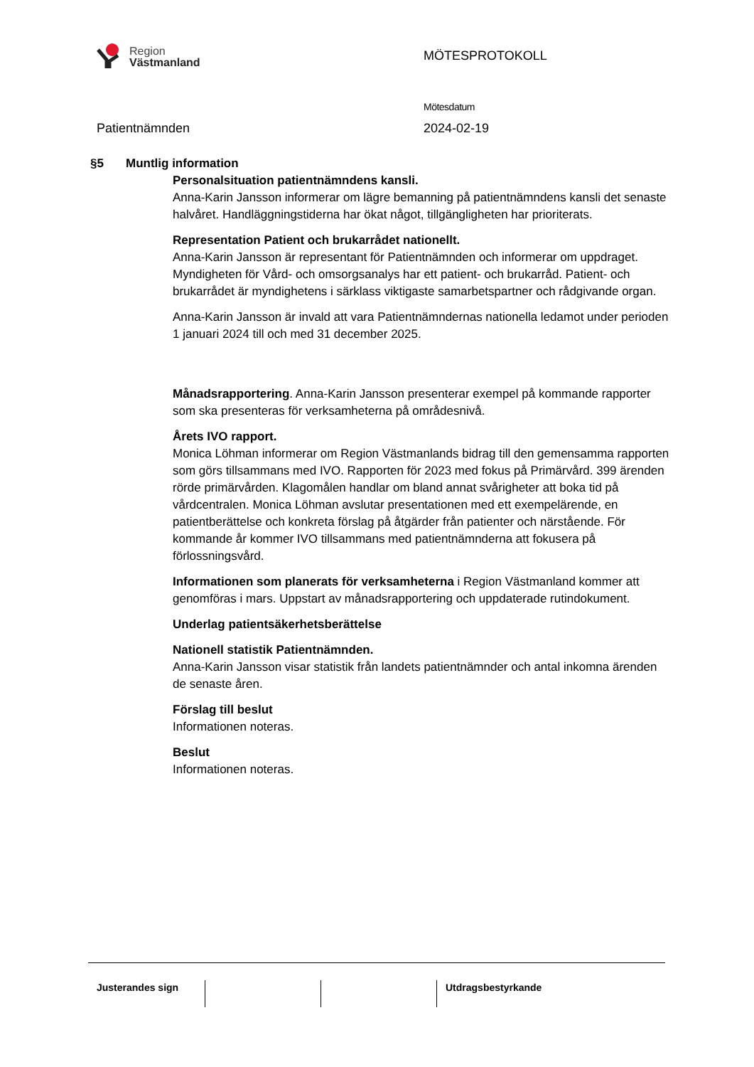Region
Västmanland
MÖTESPROTOKOLL
Mötesdatum
Patientnämnden 2024-02-19
§5 Muntlig information
Personalsituation patientnämndens kansli.
Anna-Karin Jansson informerar om lägre bemanning på patientnämndens kansli det senaste halvåret. Handläggningstiderna har ökat något, tillgängligheten har prioriterats.
Representation Patient och brukarrådet nationellt.
Anna-Karin Jansson är representant för Patientnämnden och informerar om uppdraget. Myndigheten för Vård- och omsorgsanalys har ett patient- och brukarråd. Patient- och brukarrådet är myndighetens i särklass viktigaste samarbetspartner och rådgivande organ.
Anna-Karin Jansson är invald att vara Patientnämndernas nationella ledamot under perioden 1 januari 2024 till och med 31 december 2025.
Månadsrapportering. Anna-Karin Jansson presenterar exempel på kommande rapporter som ska presenteras för verksamheterna på områdesnivå.
Årets IVO rapport.
Monica Löhman informerar om Region Västmanlands bidrag till den gemensamma rapporten som görs tillsammans med IVO. Rapporten för 2023 med fokus på Primärvård. 399 ärenden rörde primärvården. Klagomålen handlar om bland annat svårigheter att boka tid på vårdcentralen. Monica Löhman avslutar presentationen med ett exempelärende, en patientberättelse och konkreta förslag på åtgärder från patienter och närstående. För kommande år kommer IVO tillsammans med patientnämnderna att fokusera på förlossningsvård.
Informationen som planerats för verksamheterna i Region Västmanland kommer att genomföras i mars. Uppstart av månadsrapportering och uppdaterade rutindokument.
Underlag patientsäkerhetsberättelse
Nationell statistik Patientnämnden.
Anna-Karin Jansson visar statistik från landets patientnämnder och antal inkomna ärenden de senaste åren.
Förslag till beslut
Informationen noteras.
Beslut
Informationen noteras.
Justerandes sign Utdragsbestyrkande